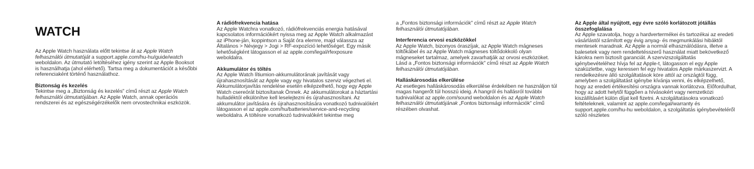WATCH
Az Apple Watch használata előtt tekintse át az Apple Watch felhasználói útmutatóját a support.apple.com/hu-hu/guide/watch weboldalon. Az útmutató letöltéséhez igény szerint az Apple Booksot is használhatja (ahol elérhető). Tartsa meg a dokumentációt a későbbi referenciaként történő használathoz.
Biztonság és kezelés
Tekintse meg a „Biztonság és kezelés” című részt az Apple Watch felhasználói útmutatójában. Az Apple Watch, annak operációs rendszerei és az egészségérzékelők nem orvostechnikai eszközök.
A rádiófrekvencia hatása
Az Apple Watchra vonatkozó, rádiófrekvenciás energia hatásával kapcsolatos információkért nyissa meg az Apple Watch alkalmazást az iPhone-ján, koppintson a Saját óra elemre, majd válassza az Általános > Névjegy > Jogi > RF-expozíció lehetőséget. Egy másik lehetőségként látogasson el az apple.com/legal/rfexposure weboldalra.
Akkumulátor és töltés
Az Apple Watch lítiumion-akkumulátorának javítását vagy újrahasznosítását az Apple vagy egy hivatalos szerviz végezheti el. Akkumulátorjavítás rendelése esetén elképzelhető, hogy egy Apple Watch cserеórát biztosítanak Önnek. Az akkumulátorokat a háztartási hulladéktól elkülönítve kell leselejtezni és újrahasznosítani. Az akkumulátor javítására és újrahasznosítására vonatkozó tudnivalókért látogasson el az apple.com/hu/batteries/service-and-recycling weboldalra. A töltésre vonatkozó tudnivalókért tekintse meg
a „Fontos biztonsági információk” című részt az Apple Watch felhasználói útmutatójában.
Interferencia orvosi eszközökkel
Az Apple Watch, bizonyos óraszíjak, az Apple Watch mágneses töltőkábel és az Apple Watch mágneses töltődokkoló olyan mágneseket tartalmaz, amelyek zavarhatják az orvosi eszközöket. Lásd a „Fontos biztonsági információk” című részt az Apple Watch felhasználói útmutatójában.
Halláskárosodás elkerülése
Az esetleges halláskárosodás elkerülése érdekében ne használjon túl magas hangerőt túl hosszú ideig. A hangról és hallásról további tudnivalókat az apple.com/sound weboldalon és az Apple Watch felhasználói útmutatójának „Fontos biztonsági információk” című részében olvashat.
Az Apple által nyújtott, egy évre szóló korlátozott jótállás összefoglalása
Az Apple szavatolja, hogy a hardvertermékei és tartozékai az eredeti vásárlástól számított egy évig anyag- és megmunkálási hibáktól mentesek maradnak. Az Apple a normál elhasználódásra, illetve a balesetek vagy nem rendeltetésszerű használat miatt bekövetkező károkra nem biztosít garanciát. A szervizszolgáltatás igénybevételéhez hívja fel az Apple-t, látogasson el egy Apple szaküzletbe, vagy keressen fel egy hivatalos Apple márkaszervizt. A rendelkezésre álló szolgáltatások köre attól az országtól függ, amelyben a szolgáltatást igénybe kívánja venni, és elképzelhető, hogy az eredeti értékesítési országra vannak korlátozva. Előfordulhat, hogy az adott helytől függően a hívásokért vagy nemzetközi kiszállításért külön díjat kell fizetni. A szolgáltatásokra vonatkozó feltételeknek, valamint az apple.com/legal/warranty és support.apple.com/hu-hu weboldalon, a szolgáltatás igénybevételéről szóló részletes